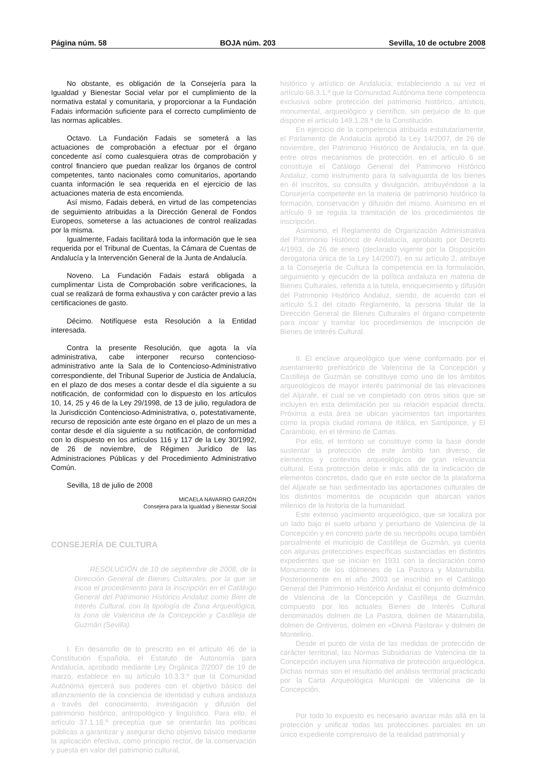Página núm. 58 BOJA núm. 203 Sevilla, 10 de octubre 2008
No obstante, es obligación de la Consejería para la Igualdad y Bienestar Social velar por el cumplimiento de la normativa estatal y comunitaria, y proporcionar a la Fundación Fadais información suficiente para el correcto cumplimiento de las normas aplicables.
Octavo. La Fundación Fadais se someterá a las actuaciones de comprobación a efectuar por el órgano concedente así como cualesquiera otras de comprobación y control financiero que puedan realizar los órganos de control competentes, tanto nacionales como comunitarios, aportando cuanta información le sea requerida en el ejercicio de las actuaciones materia de esta encomienda.
Así mismo, Fadais deberá, en virtud de las competencias de seguimiento atribuidas a la Dirección General de Fondos Europeos, someterse a las actuaciones de control realizadas por la misma.
Igualmente, Fadais facilitará toda la información que le sea requerida por el Tribunal de Cuentas, la Cámara de Cuentas de Andalucía y la Intervención General de la Junta de Andalucía.
Noveno. La Fundación Fadais estará obligada a cumplimentar Lista de Comprobación sobre verificaciones, la cual se realizará de forma exhaustiva y con carácter previo a las certificaciones de gasto.
Décimo. Notifíquese esta Resolución a la Entidad interesada.
Contra la presente Resolución, que agota la vía administrativa, cabe interponer recurso contencioso-administrativo ante la Sala de lo Contencioso-Administrativo correspondiente, del Tribunal Superior de Justicia de Andalucía, en el plazo de dos meses a contar desde el día siguiente a su notificación, de conformidad con lo dispuesto en los artículos 10, 14, 25 y 46 de la Ley 29/1998, de 13 de julio, reguladora de la Jurisdicción Contencioso-Administrativa, o, potestativamente, recurso de reposición ante este órgano en el plazo de un mes a contar desde el día siguiente a su notificación, de conformidad con lo dispuesto en los artículos 116 y 117 de la Ley 30/1992, de 26 de noviembre, de Régimen Jurídico de las Administraciones Públicas y del Procedimiento Administrativo Común.
Sevilla, 18 de julio de 2008
MICAELA NAVARRO GARZÓN
Consejera para la Igualdad y Bienestar Social
CONSEJERÍA DE CULTURA
RESOLUCIÓN de 10 de septiembre de 2008, de la Dirección General de Bienes Culturales, por la que se incoa el procedimiento para la inscripción en el Catálogo General del Patrimonio Histórico Andaluz como Bien de Interés Cultural, con la tipología de Zona Arqueológica, la zona de Valencina de la Concepción y Castilleja de Guzmán (Sevilla).
I. En desarrollo de lo prescrito en el artículo 46 de la Constitución Española, el Estatuto de Autonomía para Andalucía, aprobado mediante Ley Orgánica 2/2007 de 19 de marzo, establece en su artículo 10.3.3.º que la Comunidad Autónoma ejercerá sus poderes con el objetivo básico del afianzamiento de la conciencia de identidad y cultura andaluza a través del conocimiento, investigación y difusión del patrimonio histórico, antropológico y lingüístico. Para ello, el artículo 37.1.18.º preceptúa que se orientarán las políticas públicas a garantizar y asegurar dicho objetivo básico mediante la aplicación efectiva, como principio rector, de la conservación y puesta en valor del patrimonio cultural,
histórico y artístico de Andalucía; estableciendo a su vez el artículo 68.3.1.º que la Comunidad Autónoma tiene competencia exclusiva sobre protección del patrimonio histórico, artístico, monumental, arqueológico y científico, sin perjuicio de lo que dispone el artículo 149.1.28.ª de la Constitución.
En ejercicio de la competencia atribuida estatutariamente, el Parlamento de Andalucía aprobó la Ley 14/2007, de 26 de noviembre, del Patrimonio Histórico de Andalucía, en la que, entre otros mecanismos de protección, en el artículo 6 se constituye el Catálogo General del Patrimonio Histórico Andaluz, como instrumento para la salvaguarda de los bienes en él inscritos, su consulta y divulgación, atribuyéndose a la Consejería competente en la materia de patrimonio histórico la formación, conservación y difusión del mismo. Asimismo en el artículo 9 se regula la tramitación de los procedimientos de inscripción.
Asimismo, el Reglamento de Organización Administrativa del Patrimonio Histórico de Andalucía, aprobado por Decreto 4/1993, de 26 de enero (declarado vigente por la Disposición derogatoria única de la Ley 14/2007), en su artículo 2, atribuye a la Consejería de Cultura la competencia en la formulación, seguimiento y ejecución de la política andaluza en materia de Bienes Culturales, referida a la tutela, enriquecimiento y difusión del Patrimonio Histórico Andaluz, siendo, de acuerdo con el artículo 5.1 del citado Reglamento, la persona titular de la Dirección General de Bienes Culturales el órgano competente para incoar y tramitar los procedimientos de inscripción de Bienes de Interés Cultural.
II. El enclave arqueológico que viene conformado por el asentamiento prehistórico de Valencina de la Concepción y Castilleja de Guzmán se constituye como uno de los ámbitos arqueológicos de mayor interés patrimonial de las elevaciones del Aljarafe, el cual se ve completado con otros sitios que se incluyen en esta delimitación por su relación espacial directa. Próxima a esta área se ubican yacimientos tan importantes como la propia ciudad romana de Itálica, en Santiponce, y El Carambolo, en el término de Camas.
Por ello, el territorio se constituye como la base donde sustentar la protección de este ámbito tan diverso, de elementos y contextos arqueológicos de gran relevancia cultural. Esta protección debe ir más allá de la indicación de elementos concretos, dado que en este sector de la plataforma del Aljarafe se han sedimentado las aportaciones culturales de los distintos momentos de ocupación que abarcan varios milenios de la historia de la humanidad.
Este extenso yacimiento arqueológico, que se localiza por un lado bajo el suelo urbano y periurbano de Valencina de la Concepción y en concreto parte de su necrópolis ocupa también parcialmente el municipio de Castilleja de Guzmán, ya cuenta con algunas protecciones específicas sustanciadas en distintos expedientes que se inician en 1931 con la declaración como Monumento de los dólmenes de La Pastora y Matarrubilla. Posteriormente en el año 2003 se inscribió en el Catálogo General del Patrimonio Histórico Andaluz el conjunto dolménico de Valencina de la Concepción y Castilleja de Guzmán, compuesto por los actuales Bienes de Interés Cultural denominados dolmen de La Pastora, dolmen de Matarrubilla, dolmen de Ontiveros, dolmen en «Divina Pastora» y dolmen de Montelirio.
Desde el punto de vista de las medidas de protección de carácter territorial, las Normas Subsidiarias de Valencina de la Concepción incluyen una Normativa de protección arqueológica. Dichas normas son el resultado del análisis territorial practicado por la Carta Arqueológica Municipal de Valencina de la Concepción.
Por todo lo expuesto es necesario avanzar más allá en la protección y unificar todas las protecciones parciales en un único expediente comprensivo de la realidad patrimonial y